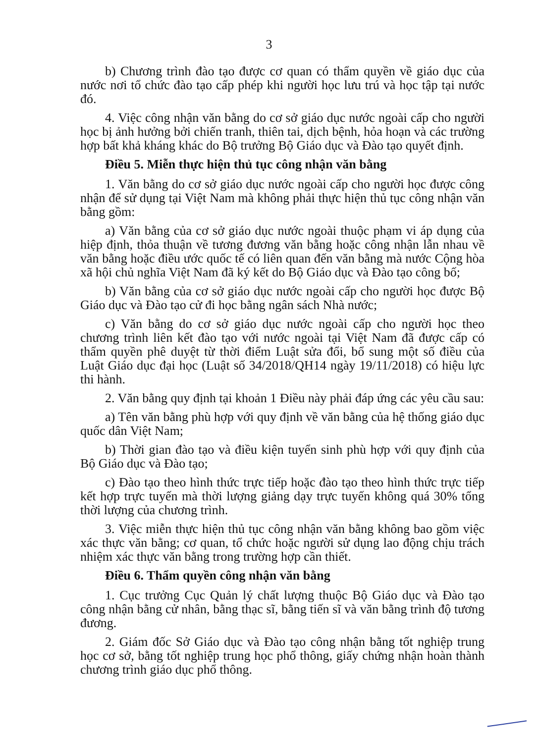3
b) Chương trình đào tạo được cơ quan có thẩm quyền về giáo dục của nước nơi tổ chức đào tạo cấp phép khi người học lưu trú và học tập tại nước đó.
4. Việc công nhận văn bằng do cơ sở giáo dục nước ngoài cấp cho người học bị ảnh hưởng bởi chiến tranh, thiên tai, dịch bệnh, hỏa hoạn và các trường hợp bất khả kháng khác do Bộ trưởng Bộ Giáo dục và Đào tạo quyết định.
Điều 5. Miễn thực hiện thủ tục công nhận văn bằng
1. Văn bằng do cơ sở giáo dục nước ngoài cấp cho người học được công nhận để sử dụng tại Việt Nam mà không phải thực hiện thủ tục công nhận văn bằng gồm:
a) Văn bằng của cơ sở giáo dục nước ngoài thuộc phạm vi áp dụng của hiệp định, thỏa thuận về tương đương văn bằng hoặc công nhận lẫn nhau về văn bằng hoặc điều ước quốc tế có liên quan đến văn bằng mà nước Cộng hòa xã hội chủ nghĩa Việt Nam đã ký kết do Bộ Giáo dục và Đào tạo công bố;
b) Văn bằng của cơ sở giáo dục nước ngoài cấp cho người học được Bộ Giáo dục và Đào tạo cử đi học bằng ngân sách Nhà nước;
c) Văn bằng do cơ sở giáo dục nước ngoài cấp cho người học theo chương trình liên kết đào tạo với nước ngoài tại Việt Nam đã được cấp có thẩm quyền phê duyệt từ thời điểm Luật sửa đổi, bổ sung một số điều của Luật Giáo dục đại học (Luật số 34/2018/QH14 ngày 19/11/2018) có hiệu lực thi hành.
2. Văn bằng quy định tại khoản 1 Điều này phải đáp ứng các yêu cầu sau:
a) Tên văn bằng phù hợp với quy định về văn bằng của hệ thống giáo dục quốc dân Việt Nam;
b) Thời gian đào tạo và điều kiện tuyển sinh phù hợp với quy định của Bộ Giáo dục và Đào tạo;
c) Đào tạo theo hình thức trực tiếp hoặc đào tạo theo hình thức trực tiếp kết hợp trực tuyến mà thời lượng giảng dạy trực tuyến không quá 30% tổng thời lượng của chương trình.
3. Việc miễn thực hiện thủ tục công nhận văn bằng không bao gồm việc xác thực văn bằng; cơ quan, tổ chức hoặc người sử dụng lao động chịu trách nhiệm xác thực văn bằng trong trường hợp cần thiết.
Điều 6. Thẩm quyền công nhận văn bằng
1. Cục trưởng Cục Quản lý chất lượng thuộc Bộ Giáo dục và Đào tạo công nhận bằng cử nhân, bằng thạc sĩ, bằng tiến sĩ và văn bằng trình độ tương đương.
2. Giám đốc Sở Giáo dục và Đào tạo công nhận bằng tốt nghiệp trung học cơ sở, bằng tốt nghiệp trung học phổ thông, giấy chứng nhận hoàn thành chương trình giáo dục phổ thông.